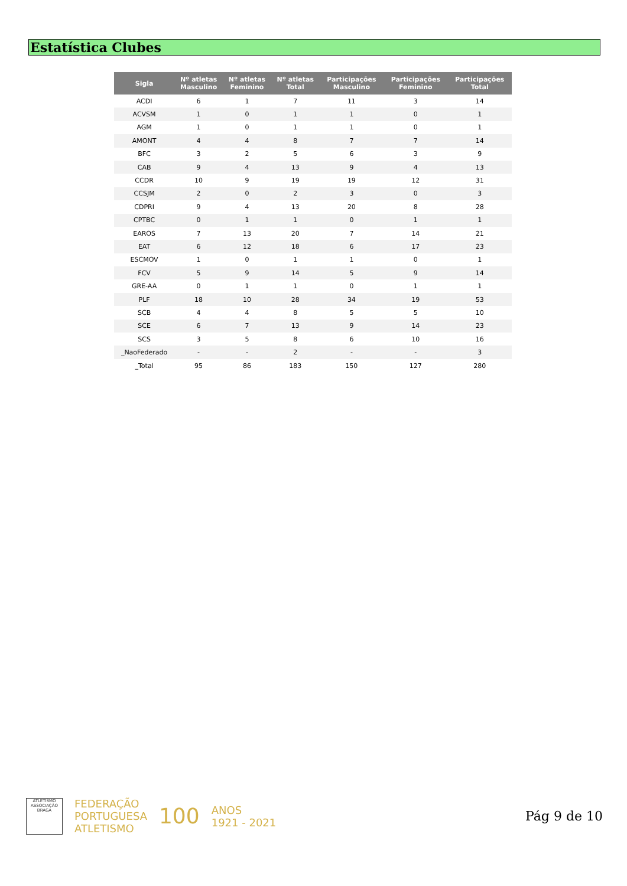Estatística Clubes
| Sigla | Nº atletas Masculino | Nº atletas Feminino | Nº atletas Total | Participações Masculino | Participações Feminino | Participações Total |
| --- | --- | --- | --- | --- | --- | --- |
| ACDI | 6 | 1 | 7 | 11 | 3 | 14 |
| ACVSM | 1 | 0 | 1 | 1 | 0 | 1 |
| AGM | 1 | 0 | 1 | 1 | 0 | 1 |
| AMONT | 4 | 4 | 8 | 7 | 7 | 14 |
| BFC | 3 | 2 | 5 | 6 | 3 | 9 |
| CAB | 9 | 4 | 13 | 9 | 4 | 13 |
| CCDR | 10 | 9 | 19 | 19 | 12 | 31 |
| CCSJM | 2 | 0 | 2 | 3 | 0 | 3 |
| CDPRI | 9 | 4 | 13 | 20 | 8 | 28 |
| CPTBC | 0 | 1 | 1 | 0 | 1 | 1 |
| EAROS | 7 | 13 | 20 | 7 | 14 | 21 |
| EAT | 6 | 12 | 18 | 6 | 17 | 23 |
| ESCMOV | 1 | 0 | 1 | 1 | 0 | 1 |
| FCV | 5 | 9 | 14 | 5 | 9 | 14 |
| GRE-AA | 0 | 1 | 1 | 0 | 1 | 1 |
| PLF | 18 | 10 | 28 | 34 | 19 | 53 |
| SCB | 4 | 4 | 8 | 5 | 5 | 10 |
| SCE | 6 | 7 | 13 | 9 | 14 | 23 |
| SCS | 3 | 5 | 8 | 6 | 10 | 16 |
| _NaoFederado | - | - | 2 | - | - | 3 |
| _Total | 95 | 86 | 183 | 150 | 127 | 280 |
ATLETISMO
ASSOCIAÇÃO BRAGA
FEDERAÇÃO
PORTUGUESA
ATLETISMO
100
ANOS
1921 - 2021
Pág 9 de 10